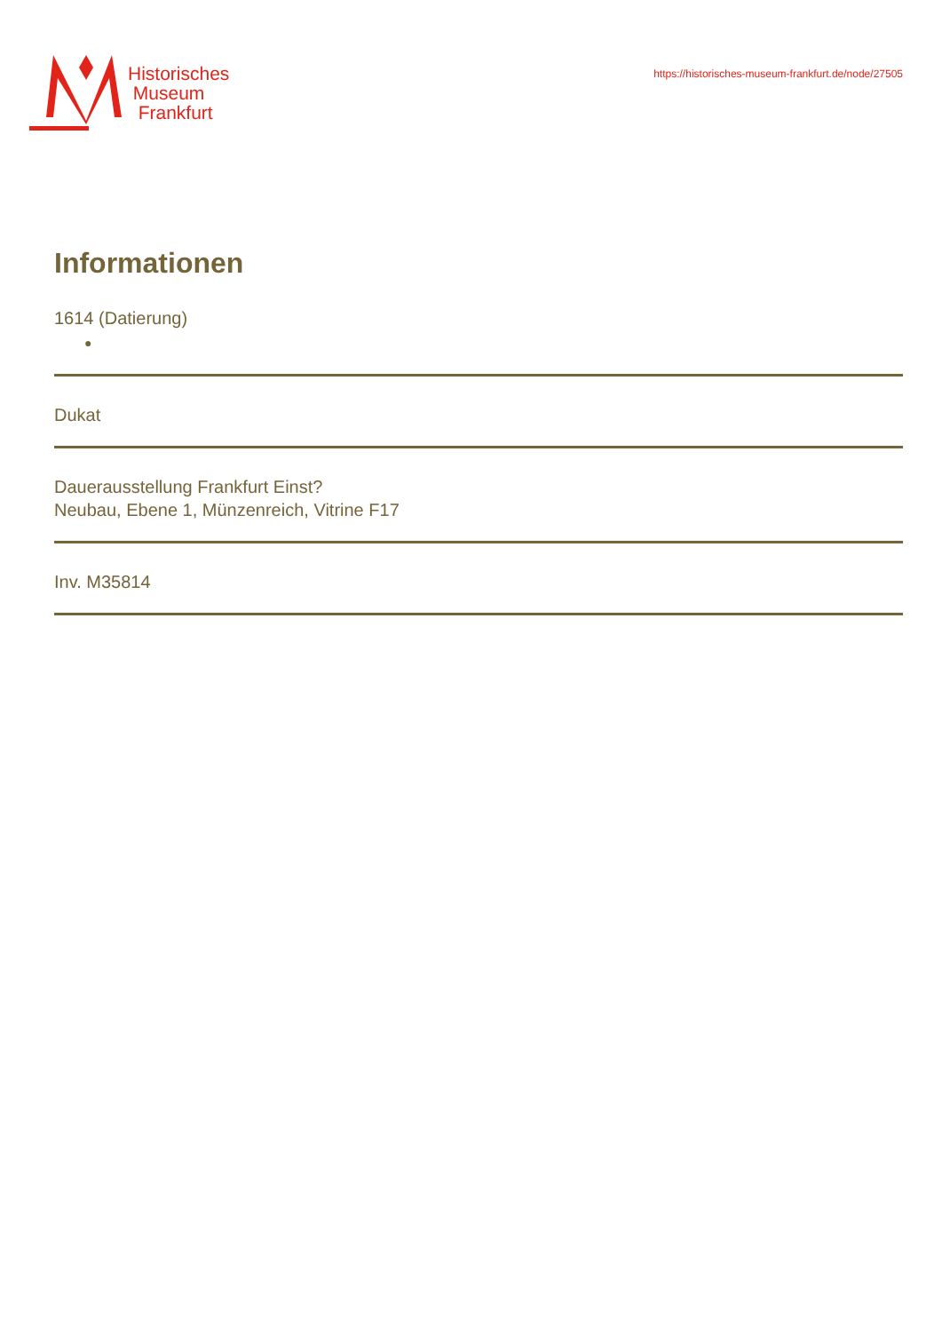Historisches
Museum
Frankfurt
https://historisches-museum-frankfurt.de/node/27505
Informationen
1614 (Datierung)
●
Dukat
Dauerausstellung Frankfurt Einst?
Neubau, Ebene 1, Münzenreich, Vitrine F17
Inv. M35814